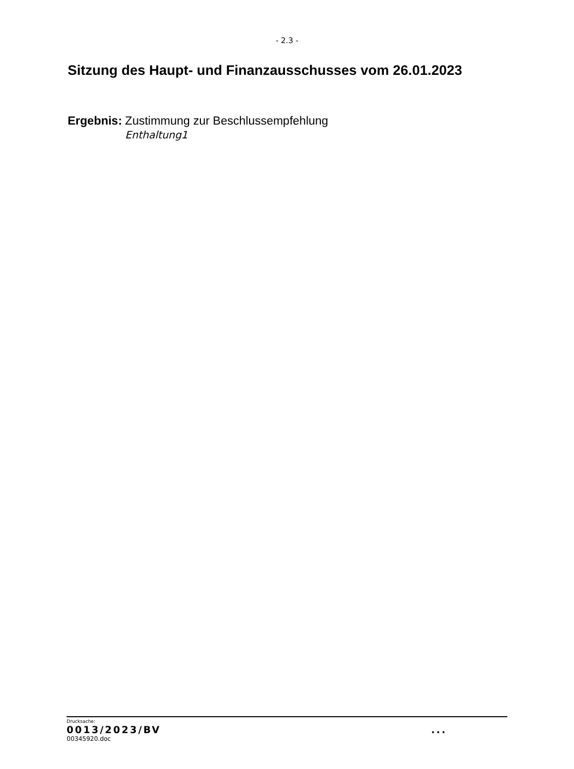- 2.3 -
Sitzung des Haupt- und Finanzausschusses vom 26.01.2023
Ergebnis: Zustimmung zur Beschlussempfehlung
Enthaltung1
Drucksache:
0013/2023/BV...
00345920.doc